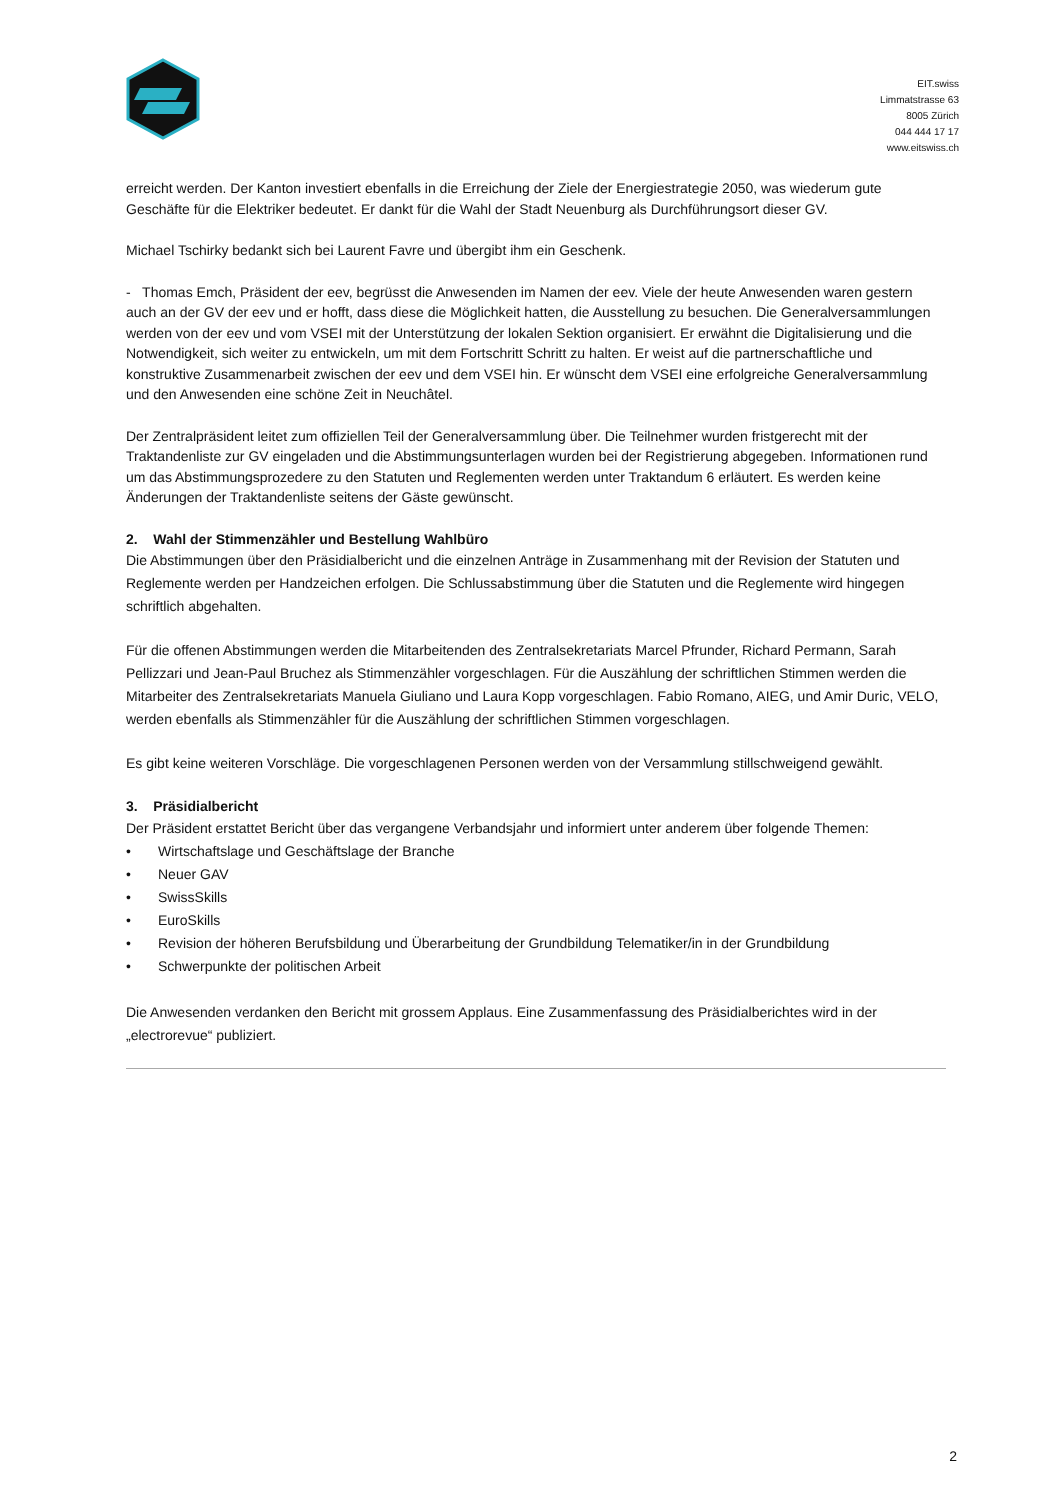EIT.swiss
Limmatstrasse 63
8005 Zürich
044 444 17 17
www.eitswiss.ch
erreicht werden. Der Kanton investiert ebenfalls in die Erreichung der Ziele der Energiestrategie 2050, was wiederum gute Geschäfte für die Elektriker bedeutet. Er dankt für die Wahl der Stadt Neuenburg als Durchführungsort dieser GV.
Michael Tschirky bedankt sich bei Laurent Favre und übergibt ihm ein Geschenk.
- Thomas Emch, Präsident der eev, begrüsst die Anwesenden im Namen der eev. Viele der heute Anwesenden waren gestern auch an der GV der eev und er hofft, dass diese die Möglichkeit hatten, die Ausstellung zu besuchen. Die Generalversammlungen werden von der eev und vom VSEI mit der Unterstützung der lokalen Sektion organisiert. Er erwähnt die Digitalisierung und die Notwendigkeit, sich weiter zu entwickeln, um mit dem Fortschritt Schritt zu halten. Er weist auf die partnerschaftliche und konstruktive Zusammenarbeit zwischen der eev und dem VSEI hin. Er wünscht dem VSEI eine erfolgreiche Generalversammlung und den Anwesenden eine schöne Zeit in Neuchâtel.
Der Zentralpräsident leitet zum offiziellen Teil der Generalversammlung über. Die Teilnehmer wurden fristgerecht mit der Traktandenliste zur GV eingeladen und die Abstimmungsunterlagen wurden bei der Registrierung abgegeben. Informationen rund um das Abstimmungsprozedere zu den Statuten und Reglementen werden unter Traktandum 6 erläutert. Es werden keine Änderungen der Traktandenliste seitens der Gäste gewünscht.
2. Wahl der Stimmenzähler und Bestellung Wahlbüro
Die Abstimmungen über den Präsidialbericht und die einzelnen Anträge in Zusammenhang mit der Revision der Statuten und Reglemente werden per Handzeichen erfolgen. Die Schlussabstimmung über die Statuten und die Reglemente wird hingegen schriftlich abgehalten.
Für die offenen Abstimmungen werden die Mitarbeitenden des Zentralsekretariats Marcel Pfrunder, Richard Permann, Sarah Pellizzari und Jean-Paul Bruchez als Stimmenzähler vorgeschlagen. Für die Auszählung der schriftlichen Stimmen werden die Mitarbeiter des Zentralsekretariats Manuela Giuliano und Laura Kopp vorgeschlagen. Fabio Romano, AIEG, und Amir Duric, VELO, werden ebenfalls als Stimmenzähler für die Auszählung der schriftlichen Stimmen vorgeschlagen.
Es gibt keine weiteren Vorschläge. Die vorgeschlagenen Personen werden von der Versammlung stillschweigend gewählt.
3. Präsidialbericht
Der Präsident erstattet Bericht über das vergangene Verbandsjahr und informiert unter anderem über folgende Themen:
• Wirtschaftslage und Geschäftslage der Branche
• Neuer GAV
• SwissSkills
• EuroSkills
• Revision der höheren Berufsbildung und Überarbeitung der Grundbildung Telematiker/in in der Grundbildung
• Schwerpunkte der politischen Arbeit
Die Anwesenden verdanken den Bericht mit grossem Applaus. Eine Zusammenfassung des Präsidialberichtes wird in der „electrorevue“ publiziert.
2